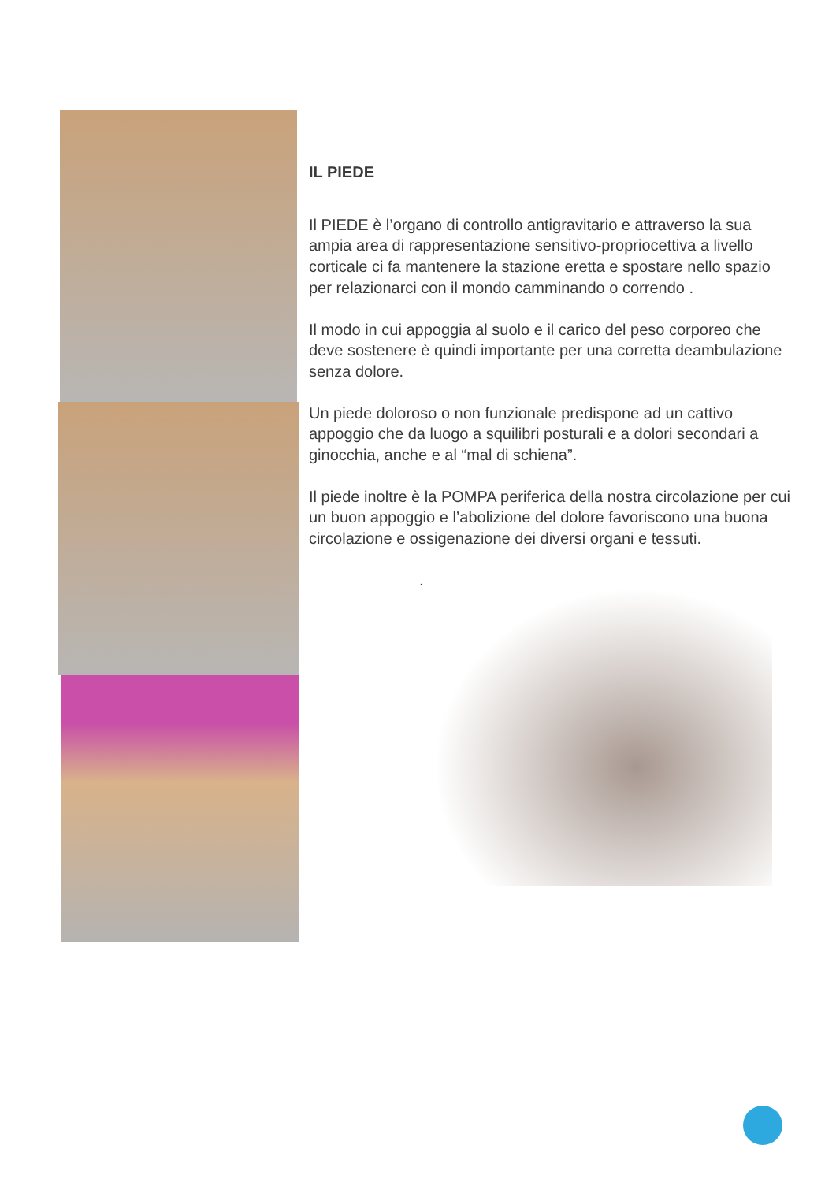IL PIEDE
Il PIEDE è l’organo di controllo antigravitario e attraverso la sua ampia area di rappresentazione sensitivo-propriocettiva a livello corticale ci fa mantenere la stazione eretta e spostare nello spazio per relazionarci con il mondo camminando o correndo .
Il modo in cui appoggia al suolo e il carico del peso corporeo che deve sostenere è quindi importante per una corretta deambulazione senza dolore.
Un piede doloroso o non funzionale predispone ad un cattivo appoggio che da luogo a squilibri posturali e a dolori secondari a ginocchia, anche e al “mal di schiena”.
Il piede inoltre è la POMPA periferica della nostra circolazione per cui un buon appoggio e l’abolizione del dolore favoriscono una buona circolazione e ossigenazione dei diversi organi e tessuti.
.